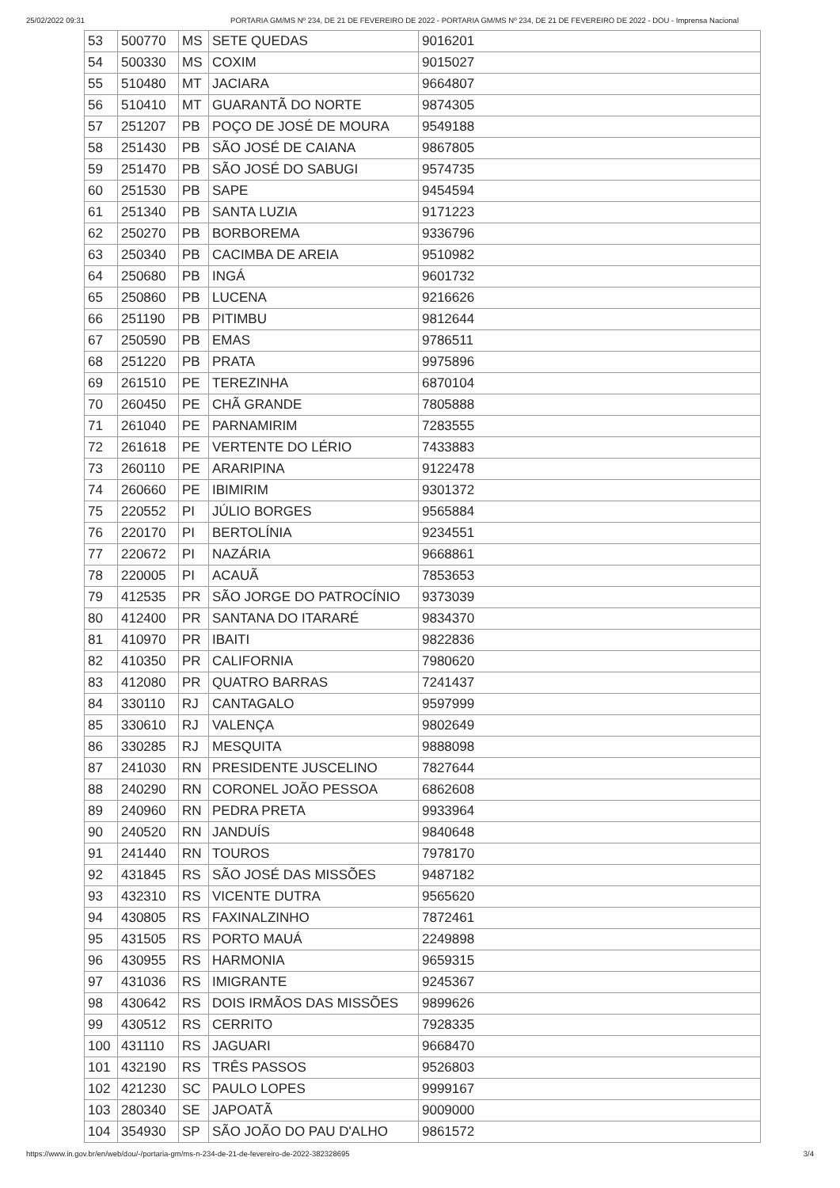25/02/2022 09:31 PORTARIA GM/MS Nº 234, DE 21 DE FEVEREIRO DE 2022 - PORTARIA GM/MS Nº 234, DE 21 DE FEVEREIRO DE 2022 - DOU - Imprensa Nacional
| 53 | 500770 | MS | SETE QUEDAS | 9016201 |
| 54 | 500330 | MS | COXIM | 9015027 |
| 55 | 510480 | MT | JACIARA | 9664807 |
| 56 | 510410 | MT | GUARANTÃ DO NORTE | 9874305 |
| 57 | 251207 | PB | POÇO DE JOSÉ DE MOURA | 9549188 |
| 58 | 251430 | PB | SÃO JOSÉ DE CAIANA | 9867805 |
| 59 | 251470 | PB | SÃO JOSÉ DO SABUGI | 9574735 |
| 60 | 251530 | PB | SAPE | 9454594 |
| 61 | 251340 | PB | SANTA LUZIA | 9171223 |
| 62 | 250270 | PB | BORBOREMA | 9336796 |
| 63 | 250340 | PB | CACIMBA DE AREIA | 9510982 |
| 64 | 250680 | PB | INGÁ | 9601732 |
| 65 | 250860 | PB | LUCENA | 9216626 |
| 66 | 251190 | PB | PITIMBU | 9812644 |
| 67 | 250590 | PB | EMAS | 9786511 |
| 68 | 251220 | PB | PRATA | 9975896 |
| 69 | 261510 | PE | TEREZINHA | 6870104 |
| 70 | 260450 | PE | CHÃ GRANDE | 7805888 |
| 71 | 261040 | PE | PARNAMIRIM | 7283555 |
| 72 | 261618 | PE | VERTENTE DO LÉRIO | 7433883 |
| 73 | 260110 | PE | ARARIPINA | 9122478 |
| 74 | 260660 | PE | IBIMIRIM | 9301372 |
| 75 | 220552 | PI | JÚLIO BORGES | 9565884 |
| 76 | 220170 | PI | BERTOLÍNIA | 9234551 |
| 77 | 220672 | PI | NAZÁRIA | 9668861 |
| 78 | 220005 | PI | ACAUÃ | 7853653 |
| 79 | 412535 | PR | SÃO JORGE DO PATROCÍNIO | 9373039 |
| 80 | 412400 | PR | SANTANA DO ITARARÉ | 9834370 |
| 81 | 410970 | PR | IBAITI | 9822836 |
| 82 | 410350 | PR | CALIFORNIA | 7980620 |
| 83 | 412080 | PR | QUATRO BARRAS | 7241437 |
| 84 | 330110 | RJ | CANTAGALO | 9597999 |
| 85 | 330610 | RJ | VALENÇA | 9802649 |
| 86 | 330285 | RJ | MESQUITA | 9888098 |
| 87 | 241030 | RN | PRESIDENTE JUSCELINO | 7827644 |
| 88 | 240290 | RN | CORONEL JOÃO PESSOA | 6862608 |
| 89 | 240960 | RN | PEDRA PRETA | 9933964 |
| 90 | 240520 | RN | JANDUÍS | 9840648 |
| 91 | 241440 | RN | TOUROS | 7978170 |
| 92 | 431845 | RS | SÃO JOSÉ DAS MISSÕES | 9487182 |
| 93 | 432310 | RS | VICENTE DUTRA | 9565620 |
| 94 | 430805 | RS | FAXINALZINHO | 7872461 |
| 95 | 431505 | RS | PORTO MAUÁ | 2249898 |
| 96 | 430955 | RS | HARMONIA | 9659315 |
| 97 | 431036 | RS | IMIGRANTE | 9245367 |
| 98 | 430642 | RS | DOIS IRMÃOS DAS MISSÕES | 9899626 |
| 99 | 430512 | RS | CERRITO | 7928335 |
| 100 | 431110 | RS | JAGUARI | 9668470 |
| 101 | 432190 | RS | TRÊS PASSOS | 9526803 |
| 102 | 421230 | SC | PAULO LOPES | 9999167 |
| 103 | 280340 | SE | JAPOATÃ | 9009000 |
| 104 | 354930 | SP | SÃO JOÃO DO PAU D'ALHO | 9861572 |
https://www.in.gov.br/en/web/dou/-/portaria-gm/ms-n-234-de-21-de-fevereiro-de-2022-382328695 3/4